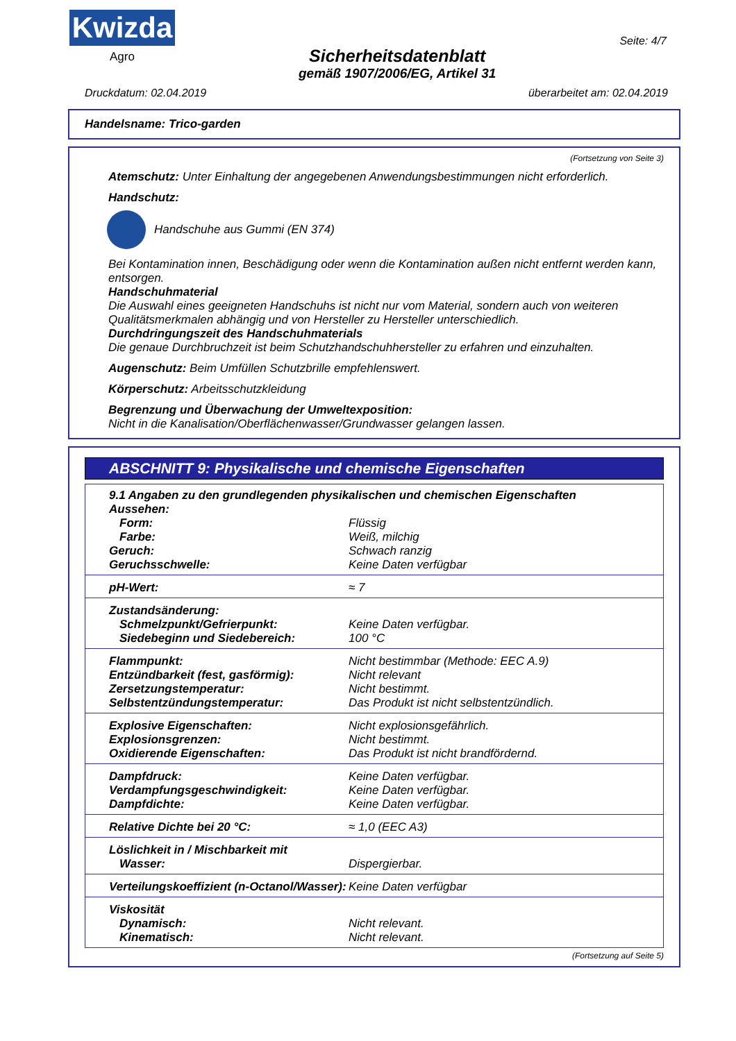Kwizda
Agro
Sicherheitsdatenblatt
gemäß 1907/2006/EG, Artikel 31
Seite: 4/7
Druckdatum: 02.04.2019 überarbeitet am: 02.04.2019
Handelsname: Trico-garden
(Fortsetzung von Seite 3)
Atemschutz: Unter Einhaltung der angegebenen Anwendungsbestimmungen nicht erforderlich.
Handschutz:
Handschuhe aus Gummi (EN 374)
Bei Kontamination innen, Beschädigung oder wenn die Kontamination außen nicht entfernt werden kann, entsorgen.
Handschuhmaterial
Die Auswahl eines geeigneten Handschuhs ist nicht nur vom Material, sondern auch von weiteren Qualitätsmerkmalen abhängig und von Hersteller zu Hersteller unterschiedlich.
Durchdringungszeit des Handschuhmaterials
Die genaue Durchbruchzeit ist beim Schutzhandschuhhersteller zu erfahren und einzuhalten.
Augenschutz: Beim Umfüllen Schutzbrille empfehlenswert.
Körperschutz: Arbeitsschutzkleidung
Begrenzung und Überwachung der Umweltexposition:
Nicht in die Kanalisation/Oberflächenwasser/Grundwasser gelangen lassen.
ABSCHNITT 9: Physikalische und chemische Eigenschaften
| 9.1 Angaben zu den grundlegenden physikalischen und chemischen Eigenschaften | |
| Aussehen: | |
| Form: | Flüssig |
| Farbe: | Weiß, milchig |
| Geruch: | Schwach ranzig |
| Geruchsschwelle: | Keine Daten verfügbar |
| pH-Wert: | ≈ 7 |
| Zustandsänderung: | |
| Schmelzpunkt/Gefrierpunkt: | Keine Daten verfügbar. |
| Siedebeginn und Siedebereich: | 100 °C |
| Flammpunkt: | Nicht bestimmbar (Methode: EEC A.9) |
| Entzündbarkeit (fest, gasförmig): | Nicht relevant |
| Zersetzungstemperatur: | Nicht bestimmt. |
| Selbstentzündungstemperatur: | Das Produkt ist nicht selbstentzündlich. |
| Explosive Eigenschaften: | Nicht explosionsgefährlich. |
| Explosionsgrenzen: | Nicht bestimmt. |
| Oxidierende Eigenschaften: | Das Produkt ist nicht brandfördernd. |
| Dampfdruck: | Keine Daten verfügbar. |
| Verdampfungsgeschwindigkeit: | Keine Daten verfügbar. |
| Dampfdichte: | Keine Daten verfügbar. |
| Relative Dichte bei 20 °C: | ≈ 1,0 (EEC A3) |
| Löslichkeit in / Mischbarkeit mit | |
| Wasser: | Dispergierbar. |
| Verteilungskoeffizient (n-Octanol/Wasser): | Keine Daten verfügbar |
| Viskosität | |
| Dynamisch: | Nicht relevant. |
| Kinematisch: | Nicht relevant. |
(Fortsetzung auf Seite 5)